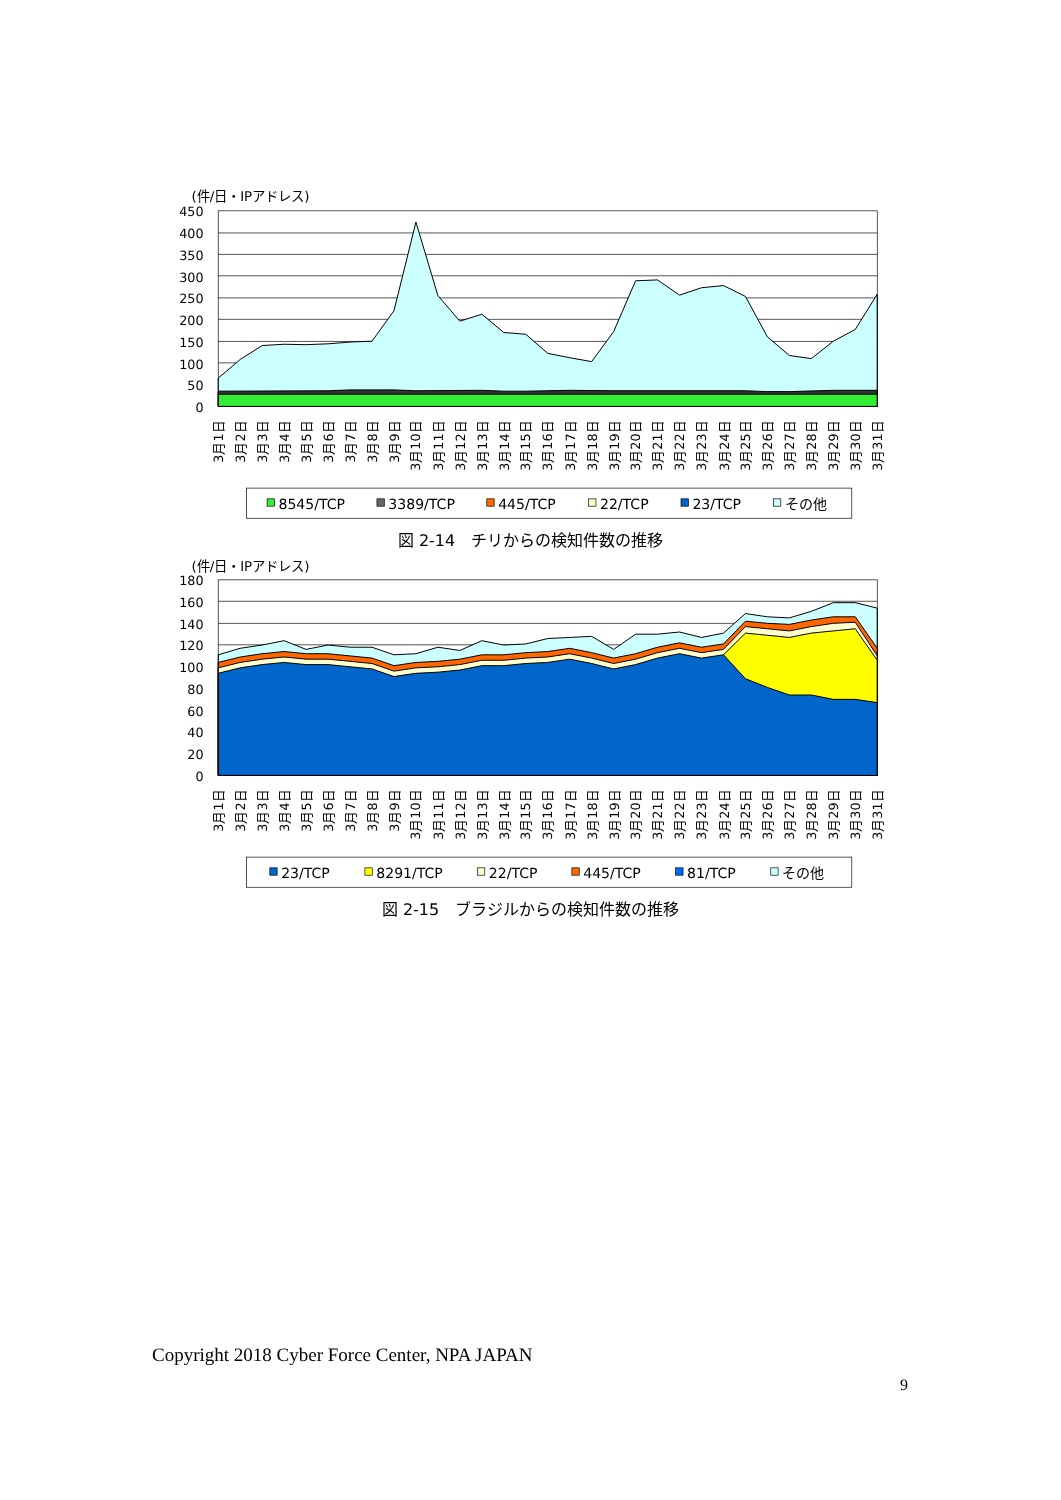(件/日・IPアドレス)
450
400
350
300
250
200
150
100
50
0
3月1日
3月2日
3月3日
3月4日
3月5日
3月6日
3月7日
3月8日
3月9日
3月10日
3月11日
3月12日
3月13日
3月14日
3月15日
3月16日
3月17日
3月18日
3月19日
3月20日
3月21日
3月22日
3月23日
3月24日
3月25日
3月26日
3月27日
3月28日
3月29日
3月30日
3月31日
8545/TCP
3389/TCP
445/TCP
22/TCP
23/TCP
その他
図 2-14　チリからの検知件数の推移
(件/日・IPアドレス)
180
160
140
120
100
80
60
40
20
0
3月1日
3月2日
3月3日
3月4日
3月5日
3月6日
3月7日
3月8日
3月9日
3月10日
3月11日
3月12日
3月13日
3月14日
3月15日
3月16日
3月17日
3月18日
3月19日
3月20日
3月21日
3月22日
3月23日
3月24日
3月25日
3月26日
3月27日
3月28日
3月29日
3月30日
3月31日
23/TCP
8291/TCP
22/TCP
445/TCP
81/TCP
その他
図 2-15　ブラジルからの検知件数の推移
Copyright 2018 Cyber Force Center, NPA JAPAN
9